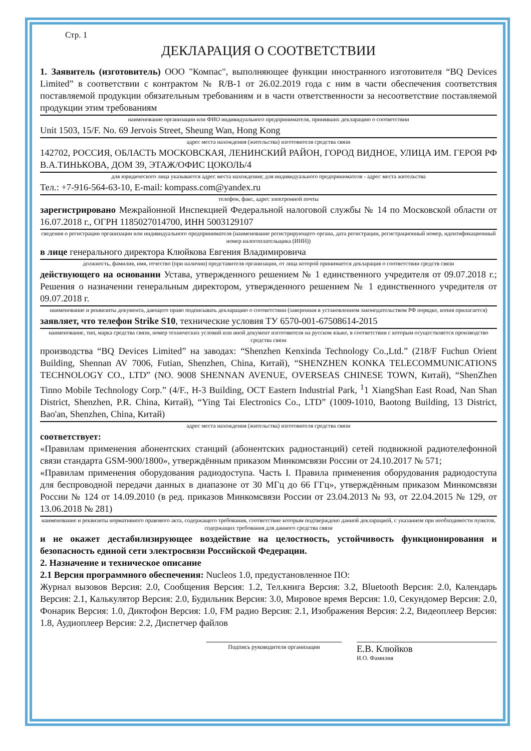Стр. 1
ДЕКЛАРАЦИЯ О СООТВЕТСТВИИ
1. Заявитель (изготовитель) ООО "Компас", выполняющее функции иностранного изготовителя “BQ Devices Limited” в соответствии с контрактом № R/B-1 от 26.02.2019 года с ним в части обеспечения соответствия поставляемой продукции обязательным требованиям и в части ответственности за несоответствие поставляемой продукции этим требованиям
наименование организации или ФИО индивидуального предпринимателя, принявших декларацию о соответствии
Unit 1503, 15/F. No. 69 Jervois Street, Sheung Wan, Hong Kong
адрес места нахождения (жительства) изготовителя средства связи
142702, РОССИЯ, ОБЛАСТЬ МОСКОВСКАЯ, ЛЕНИНСКИЙ РАЙОН, ГОРОД ВИДНОЕ, УЛИЦА ИМ. ГЕРОЯ РФ В.А.ТИНЬКОВА, ДОМ 39, ЭТАЖ/ОФИС ЦОКОЛЬ/4
для юридического лица указывается адрес места нахождения; для индивидуального предпринимателя - адрес места жительства
Тел.: +7-916-564-63-10, E-mail: kompass.com@yandex.ru
телефон, факс, адрес электронной почты
зарегистрировано Межрайонной Инспекцией Федеральной налоговой службы № 14 по Московской области от 16.07.2018 г., ОГРН 1185027014700, ИНН 5003129107
сведения о регистрации организации или индивидуального предпринимателя (наименование регистрирующего органа, дата регистрации, регистрационный номер, идентификационный номер налогоплательщика (ИНН))
в лице генерального директора Клюйкова Евгения Владимировича
должность, фамилия, имя, отчество (при наличии) представителя организации, от лица которой принимается декларация о соответствии средств связи
действующего на основании Устава, утвержденного решением № 1 единственного учредителя от 09.07.2018 г.; Решения о назначении генеральным директором, утвержденного решением № 1 единственного учредителя от 09.07.2018 г.
наименование и реквизиты документа, дающего право подписывать декларацию о соответствии (заверенная в установленном законодательством РФ порядке, копия прилагается)
заявляет, что телефон Strike S10, технические условия ТУ 6570-001-67508614-2015
наименование, тип, марка средства связи, номер технических условий или иной документ изготовителя на русском языке, в соответствии с которым осуществляется производство средства связи
производства “BQ Devices Limited” на заводах: “Shenzhen Kenxinda Technology Co.,Ltd.” (218/F Fuchun Orient Building, Shennan AV 7006, Futian, Shenzhen, China, Китай), “SHENZHEN KONKA TELECOMMUNICATIONS TECHNOLOGY CO., LTD” (NO. 9008 SHENNAN AVENUE, OVERSEAS CHINESE TOWN, Китай), “ShenZhen Tinno Mobile Technology Corp.” (4/F., H-3 Building, OCT Eastern Industrial Park, <sup>1</sup>1 XiangShan East Road, Nan Shan District, Shenzhen, P.R. China, Китай), “Ying Tai Electronics Co., LTD” (1009-1010, Baotong Building, 13 District, Bao'an, Shenzhen, China, Китай)
адрес места нахождения (жительства) изготовителя средства связи
соответствует:
«Правилам применения абонентских станций (абонентских радиостанций) сетей подвижной радиотелефонной связи стандарта GSM-900/1800», утверждённым приказом Минкомсвязи России от 24.10.2017 № 571;
«Правилам применения оборудования радиодоступа. Часть I. Правила применения оборудования радиодоступа для беспроводной передачи данных в диапазоне от 30 МГц до 66 ГГц», утверждённым приказом Минкомсвязи России № 124 от 14.09.2010 (в ред. приказов Минкомсвязи России от 23.04.2013 № 93, от 22.04.2015 № 129, от 13.06.2018 № 281)
наименование и реквизиты нормативного правового акта, содержащего требования, соответствие которым подтверждено данной декларацией, с указанием при необходимости пунктов, содержащих требования для данного средства связи
и не окажет дестабилизирующее воздействие на целостность, устойчивость функционирования и безопасность единой сети электросвязи Российской Федерации.
2. Назначение и техническое описание
2.1 Версия программного обеспечения: Nucleos 1.0, предустановленное ПО:
Журнал вызовов Версия: 2.0, Сообщения Версия: 1.2, Тел.книга Версия: 3.2, Bluetooth Версия: 2.0, Календарь Версия: 2.1, Калькулятор Версия: 2.0, Будильник Версия: 3.0, Мировое время Версия: 1.0, Секундомер Версия: 2.0, Фонарик Версия: 1.0, Диктофон Версия: 1.0, FM радио Версия: 2.1, Изображения Версия: 2.2, Видеоплеер Версия: 1.8, Аудиоплеер Версия: 2.2, Диспетчер файлов
Подпись руководителя организации
Е.В. Клюйков
И.О. Фамилия